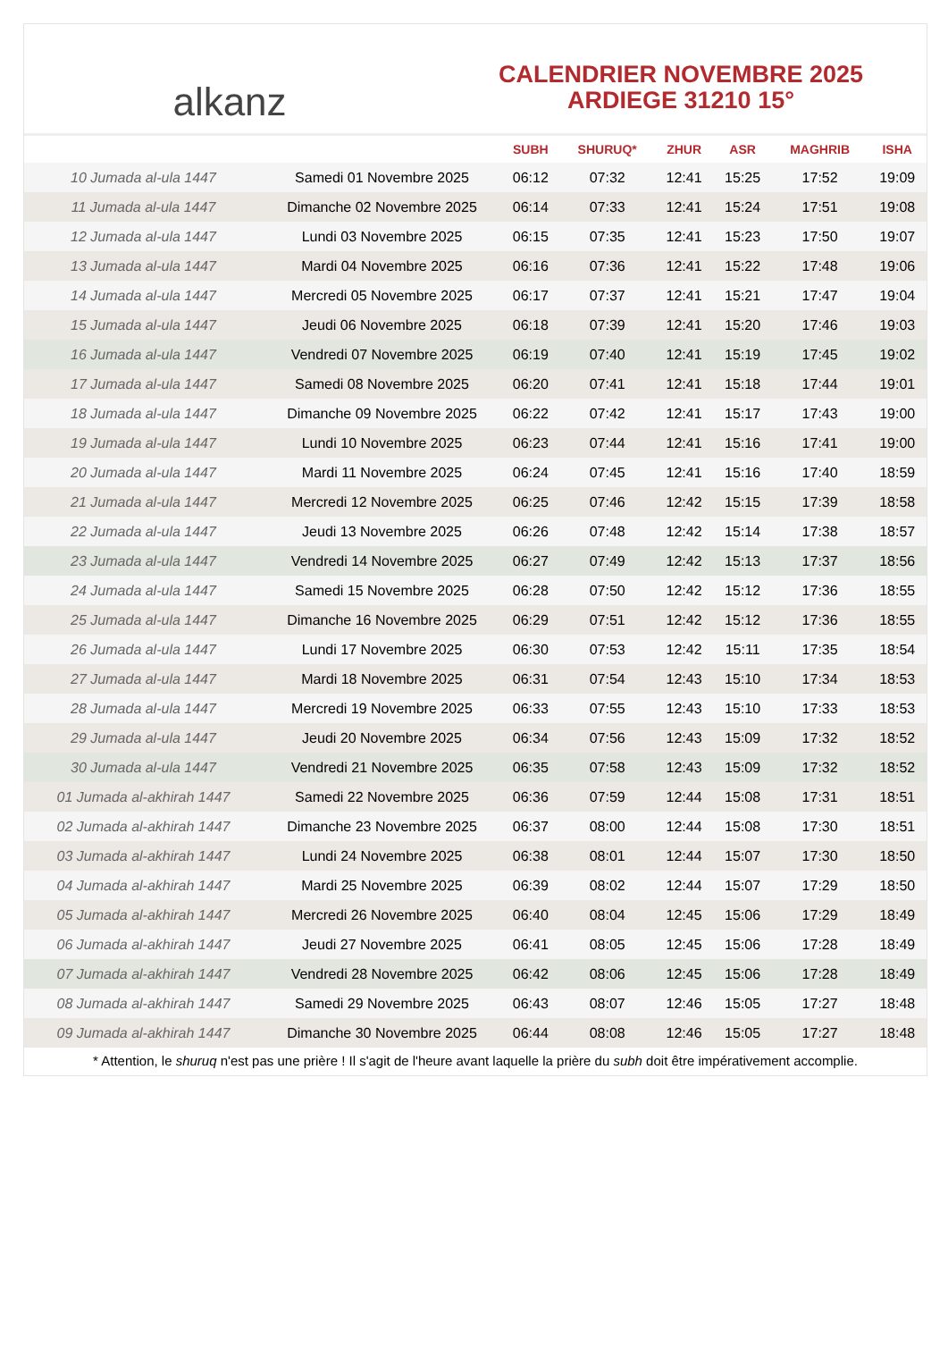alkanz
CALENDRIER NOVEMBRE 2025
ARDIEGE 31210 15°
| | | SUBH | SHURUQ* | ZHUR | ASR | MAGHRIB | ISHA |
| --- | --- | --- | --- | --- | --- | --- | --- |
| 10 Jumada al-ula 1447 | Samedi 01 Novembre 2025 | 06:12 | 07:32 | 12:41 | 15:25 | 17:52 | 19:09 |
| 11 Jumada al-ula 1447 | Dimanche 02 Novembre 2025 | 06:14 | 07:33 | 12:41 | 15:24 | 17:51 | 19:08 |
| 12 Jumada al-ula 1447 | Lundi 03 Novembre 2025 | 06:15 | 07:35 | 12:41 | 15:23 | 17:50 | 19:07 |
| 13 Jumada al-ula 1447 | Mardi 04 Novembre 2025 | 06:16 | 07:36 | 12:41 | 15:22 | 17:48 | 19:06 |
| 14 Jumada al-ula 1447 | Mercredi 05 Novembre 2025 | 06:17 | 07:37 | 12:41 | 15:21 | 17:47 | 19:04 |
| 15 Jumada al-ula 1447 | Jeudi 06 Novembre 2025 | 06:18 | 07:39 | 12:41 | 15:20 | 17:46 | 19:03 |
| 16 Jumada al-ula 1447 | Vendredi 07 Novembre 2025 | 06:19 | 07:40 | 12:41 | 15:19 | 17:45 | 19:02 |
| 17 Jumada al-ula 1447 | Samedi 08 Novembre 2025 | 06:20 | 07:41 | 12:41 | 15:18 | 17:44 | 19:01 |
| 18 Jumada al-ula 1447 | Dimanche 09 Novembre 2025 | 06:22 | 07:42 | 12:41 | 15:17 | 17:43 | 19:00 |
| 19 Jumada al-ula 1447 | Lundi 10 Novembre 2025 | 06:23 | 07:44 | 12:41 | 15:16 | 17:41 | 19:00 |
| 20 Jumada al-ula 1447 | Mardi 11 Novembre 2025 | 06:24 | 07:45 | 12:41 | 15:16 | 17:40 | 18:59 |
| 21 Jumada al-ula 1447 | Mercredi 12 Novembre 2025 | 06:25 | 07:46 | 12:42 | 15:15 | 17:39 | 18:58 |
| 22 Jumada al-ula 1447 | Jeudi 13 Novembre 2025 | 06:26 | 07:48 | 12:42 | 15:14 | 17:38 | 18:57 |
| 23 Jumada al-ula 1447 | Vendredi 14 Novembre 2025 | 06:27 | 07:49 | 12:42 | 15:13 | 17:37 | 18:56 |
| 24 Jumada al-ula 1447 | Samedi 15 Novembre 2025 | 06:28 | 07:50 | 12:42 | 15:12 | 17:36 | 18:55 |
| 25 Jumada al-ula 1447 | Dimanche 16 Novembre 2025 | 06:29 | 07:51 | 12:42 | 15:12 | 17:36 | 18:55 |
| 26 Jumada al-ula 1447 | Lundi 17 Novembre 2025 | 06:30 | 07:53 | 12:42 | 15:11 | 17:35 | 18:54 |
| 27 Jumada al-ula 1447 | Mardi 18 Novembre 2025 | 06:31 | 07:54 | 12:43 | 15:10 | 17:34 | 18:53 |
| 28 Jumada al-ula 1447 | Mercredi 19 Novembre 2025 | 06:33 | 07:55 | 12:43 | 15:10 | 17:33 | 18:53 |
| 29 Jumada al-ula 1447 | Jeudi 20 Novembre 2025 | 06:34 | 07:56 | 12:43 | 15:09 | 17:32 | 18:52 |
| 30 Jumada al-ula 1447 | Vendredi 21 Novembre 2025 | 06:35 | 07:58 | 12:43 | 15:09 | 17:32 | 18:52 |
| 01 Jumada al-akhirah 1447 | Samedi 22 Novembre 2025 | 06:36 | 07:59 | 12:44 | 15:08 | 17:31 | 18:51 |
| 02 Jumada al-akhirah 1447 | Dimanche 23 Novembre 2025 | 06:37 | 08:00 | 12:44 | 15:08 | 17:30 | 18:51 |
| 03 Jumada al-akhirah 1447 | Lundi 24 Novembre 2025 | 06:38 | 08:01 | 12:44 | 15:07 | 17:30 | 18:50 |
| 04 Jumada al-akhirah 1447 | Mardi 25 Novembre 2025 | 06:39 | 08:02 | 12:44 | 15:07 | 17:29 | 18:50 |
| 05 Jumada al-akhirah 1447 | Mercredi 26 Novembre 2025 | 06:40 | 08:04 | 12:45 | 15:06 | 17:29 | 18:49 |
| 06 Jumada al-akhirah 1447 | Jeudi 27 Novembre 2025 | 06:41 | 08:05 | 12:45 | 15:06 | 17:28 | 18:49 |
| 07 Jumada al-akhirah 1447 | Vendredi 28 Novembre 2025 | 06:42 | 08:06 | 12:45 | 15:06 | 17:28 | 18:49 |
| 08 Jumada al-akhirah 1447 | Samedi 29 Novembre 2025 | 06:43 | 08:07 | 12:46 | 15:05 | 17:27 | 18:48 |
| 09 Jumada al-akhirah 1447 | Dimanche 30 Novembre 2025 | 06:44 | 08:08 | 12:46 | 15:05 | 17:27 | 18:48 |
* Attention, le shuruq n'est pas une prière ! Il s'agit de l'heure avant laquelle la prière du subh doit être impérativement accomplie.